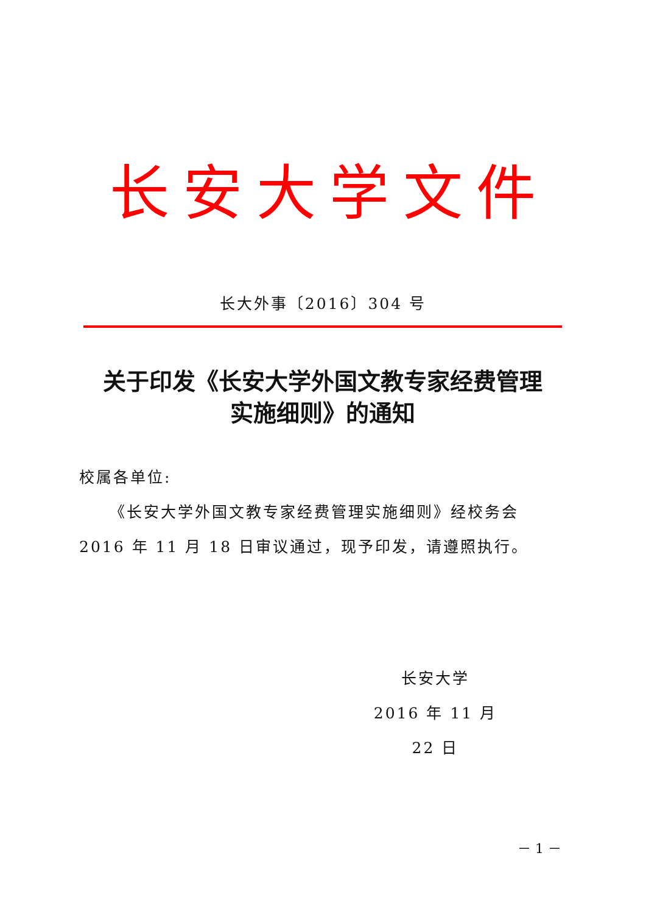长安大学文件
长大外事〔2016〕304 号
关于印发《长安大学外国文教专家经费管理
实施细则》的通知
校属各单位:
《长安大学外国文教专家经费管理实施细则》经校务会 2016 年 11 月 18 日审议通过，现予印发，请遵照执行。
长安大学
2016 年 11 月 22 日
－ 1 －